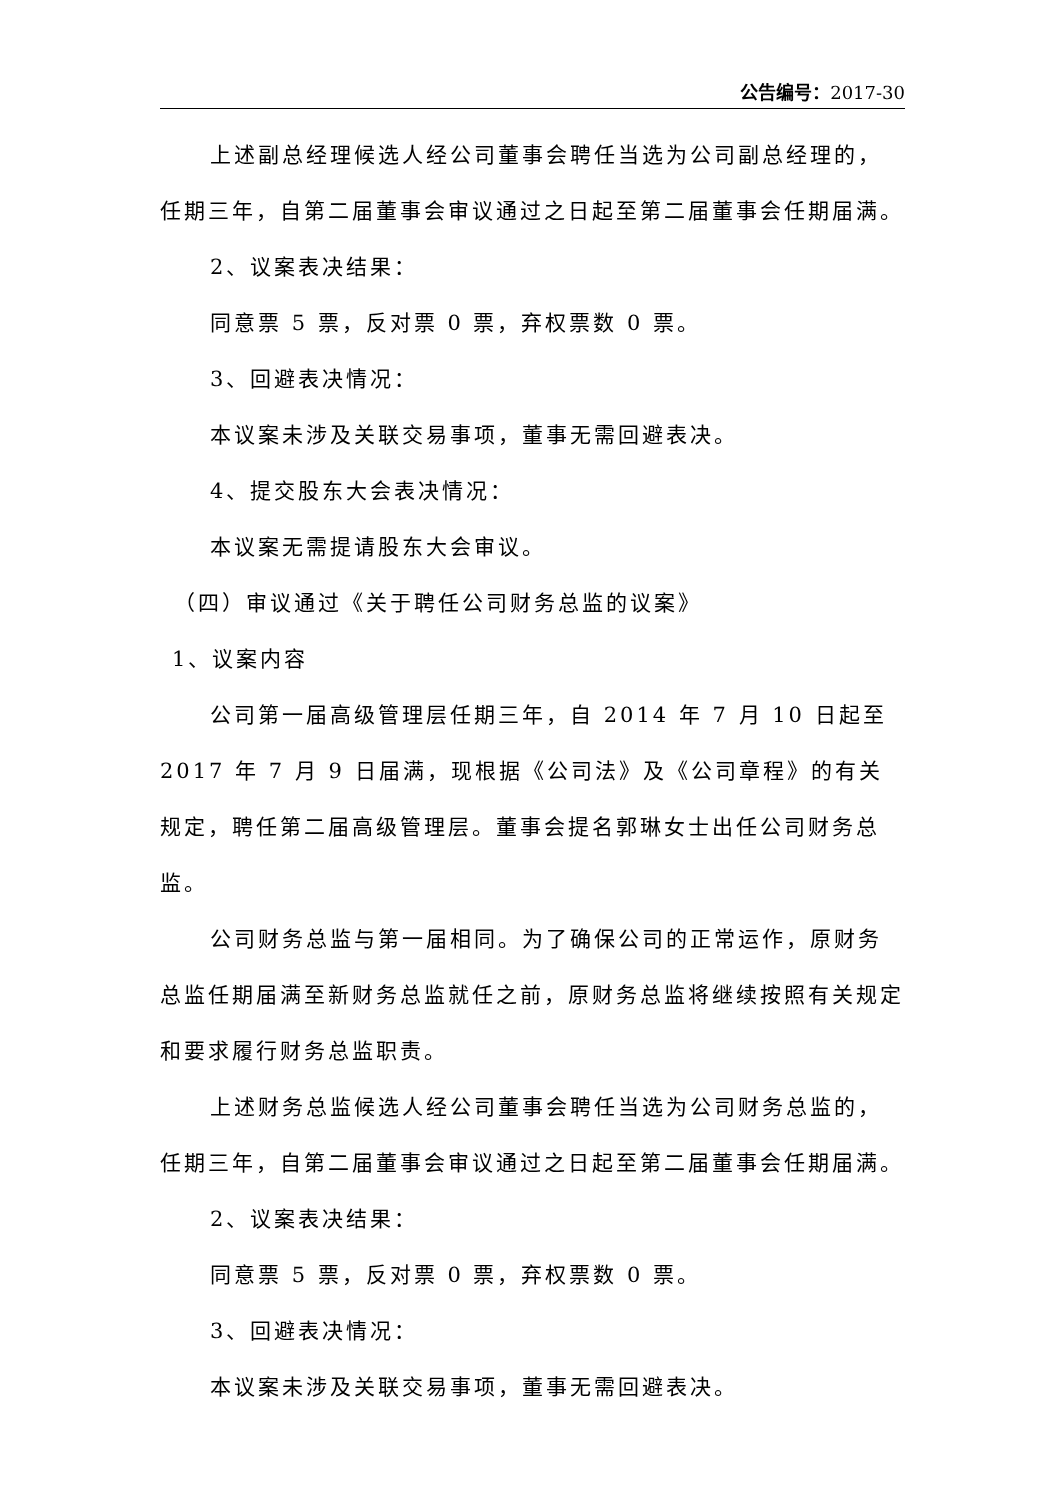公告编号：2017-30
上述副总经理候选人经公司董事会聘任当选为公司副总经理的，任期三年，自第二届董事会审议通过之日起至第二届董事会任期届满。
2、议案表决结果：
同意票 5 票，反对票 0 票，弃权票数 0 票。
3、回避表决情况：
本议案未涉及关联交易事项，董事无需回避表决。
4、提交股东大会表决情况：
本议案无需提请股东大会审议。
（四）审议通过《关于聘任公司财务总监的议案》
1、议案内容
公司第一届高级管理层任期三年，自 2014 年 7 月 10 日起至 2017 年 7 月 9 日届满，现根据《公司法》及《公司章程》的有关规定，聘任第二届高级管理层。董事会提名郭琳女士出任公司财务总监。
公司财务总监与第一届相同。为了确保公司的正常运作，原财务总监任期届满至新财务总监就任之前，原财务总监将继续按照有关规定和要求履行财务总监职责。
上述财务总监候选人经公司董事会聘任当选为公司财务总监的，任期三年，自第二届董事会审议通过之日起至第二届董事会任期届满。
2、议案表决结果：
同意票 5 票，反对票 0 票，弃权票数 0 票。
3、回避表决情况：
本议案未涉及关联交易事项，董事无需回避表决。